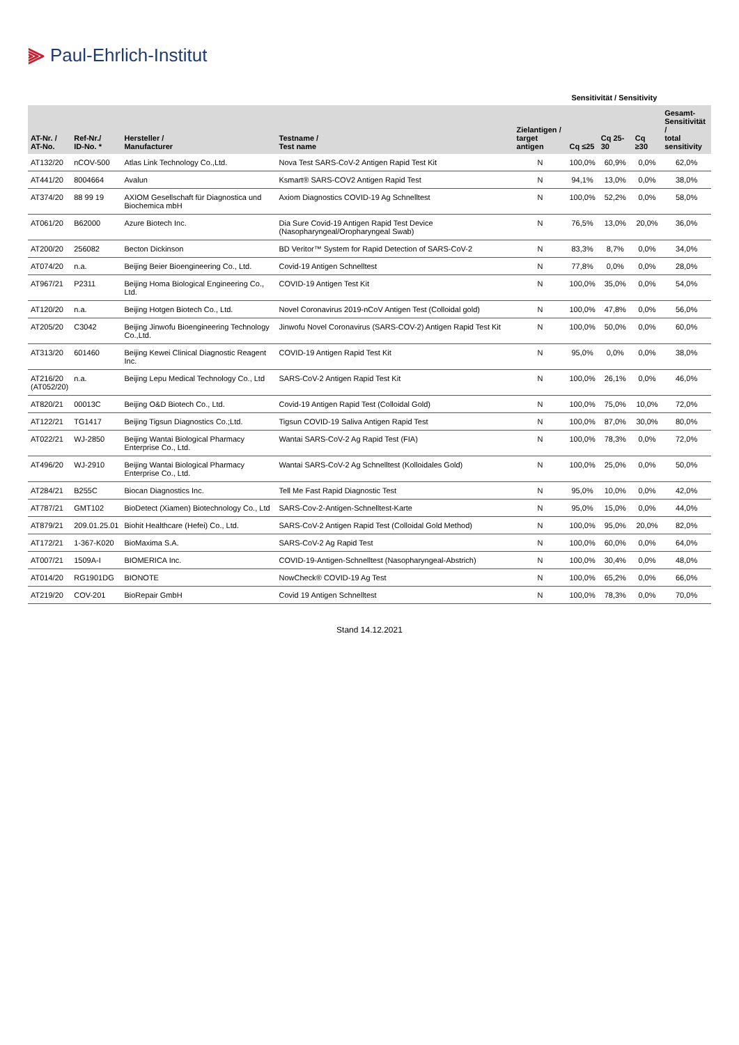⫸ Paul-Ehrlich-Institut
| | | | | | Sensitivität / Sensitivity | | | |
| --- | --- | --- | --- | --- | --- | --- | --- | --- |
| AT-Nr. / AT-No. | Ref-Nr./ ID-No. * | Hersteller / Manufacturer | Testname / Test name | Zielantigen / target antigen | Cq ≤25 | Cq 25-30 | Cq ≥30 | Gesamt- Sensitivität / total sensitivity |
| AT132/20 | nCOV-500 | Atlas Link Technology Co.,Ltd. | Nova Test SARS-CoV-2 Antigen Rapid Test Kit | N | 100,0% | 60,9% | 0,0% | 62,0% |
| AT441/20 | 8004664 | Avalun | Ksmart® SARS-COV2 Antigen Rapid Test | N | 94,1% | 13,0% | 0,0% | 38,0% |
| AT374/20 | 88 99 19 | AXIOM Gesellschaft für Diagnostica und Biochemica mbH | Axiom Diagnostics COVID-19 Ag Schnelltest | N | 100,0% | 52,2% | 0,0% | 58,0% |
| AT061/20 | B62000 | Azure Biotech Inc. | Dia Sure Covid-19 Antigen Rapid Test Device (Nasopharyngeal/Oropharyngeal Swab) | N | 76,5% | 13,0% | 20,0% | 36,0% |
| AT200/20 | 256082 | Becton Dickinson | BD Veritor™ System for Rapid Detection of SARS-CoV-2 | N | 83,3% | 8,7% | 0,0% | 34,0% |
| AT074/20 | n.a. | Beijing Beier Bioengineering Co., Ltd. | Covid-19 Antigen Schnelltest | N | 77,8% | 0,0% | 0,0% | 28,0% |
| AT967/21 | P2311 | Beijing Homa Biological Engineering Co., Ltd. | COVID-19 Antigen Test Kit | N | 100,0% | 35,0% | 0,0% | 54,0% |
| AT120/20 | n.a. | Beijing Hotgen Biotech Co., Ltd. | Novel Coronavirus 2019-nCoV Antigen Test (Colloidal gold) | N | 100,0% | 47,8% | 0,0% | 56,0% |
| AT205/20 | C3042 | Beijing Jinwofu Bioengineering Technology Co.,Ltd. | Jinwofu Novel Coronavirus (SARS-COV-2) Antigen Rapid Test Kit | N | 100,0% | 50,0% | 0,0% | 60,0% |
| AT313/20 | 601460 | Beijing Kewei Clinical Diagnostic Reagent Inc. | COVID-19 Antigen Rapid Test Kit | N | 95,0% | 0,0% | 0,0% | 38,0% |
| AT216/20 (AT052/20) | n.a. | Beijing Lepu Medical Technology Co., Ltd | SARS-CoV-2 Antigen Rapid Test Kit | N | 100,0% | 26,1% | 0,0% | 46,0% |
| AT820/21 | 00013C | Beijing O&D Biotech Co., Ltd. | Covid-19 Antigen Rapid Test (Colloidal Gold) | N | 100,0% | 75,0% | 10,0% | 72,0% |
| AT122/21 | TG1417 | Beijing Tigsun Diagnostics Co.;Ltd. | Tigsun COVID-19 Saliva Antigen Rapid Test | N | 100,0% | 87,0% | 30,0% | 80,0% |
| AT022/21 | WJ-2850 | Beijing Wantai Biological Pharmacy Enterprise Co., Ltd. | Wantai SARS-CoV-2 Ag Rapid Test (FIA) | N | 100,0% | 78,3% | 0,0% | 72,0% |
| AT496/20 | WJ-2910 | Beijing Wantai Biological Pharmacy Enterprise Co., Ltd. | Wantai SARS-CoV-2 Ag Schnelltest (Kolloidales Gold) | N | 100,0% | 25,0% | 0,0% | 50,0% |
| AT284/21 | B255C | Biocan Diagnostics Inc. | Tell Me Fast Rapid Diagnostic Test | N | 95,0% | 10,0% | 0,0% | 42,0% |
| AT787/21 | GMT102 | BioDetect (Xiamen) Biotechnology Co., Ltd | SARS-Cov-2-Antigen-Schnelltest-Karte | N | 95,0% | 15,0% | 0,0% | 44,0% |
| AT879/21 | 209.01.25.01 | Biohit Healthcare (Hefei) Co., Ltd. | SARS-CoV-2 Antigen Rapid Test (Colloidal Gold Method) | N | 100,0% | 95,0% | 20,0% | 82,0% |
| AT172/21 | 1-367-K020 | BioMaxima S.A. | SARS-CoV-2 Ag Rapid Test | N | 100,0% | 60,0% | 0,0% | 64,0% |
| AT007/21 | 1509A-I | BIOMERICA Inc. | COVID-19-Antigen-Schnelltest (Nasopharyngeal-Abstrich) | N | 100,0% | 30,4% | 0,0% | 48,0% |
| AT014/20 | RG1901DG | BIONOTE | NowCheck® COVID-19 Ag Test | N | 100,0% | 65,2% | 0,0% | 66,0% |
| AT219/20 | COV-201 | BioRepair GmbH | Covid 19 Antigen Schnelltest | N | 100,0% | 78,3% | 0,0% | 70,0% |
Stand 14.12.2021